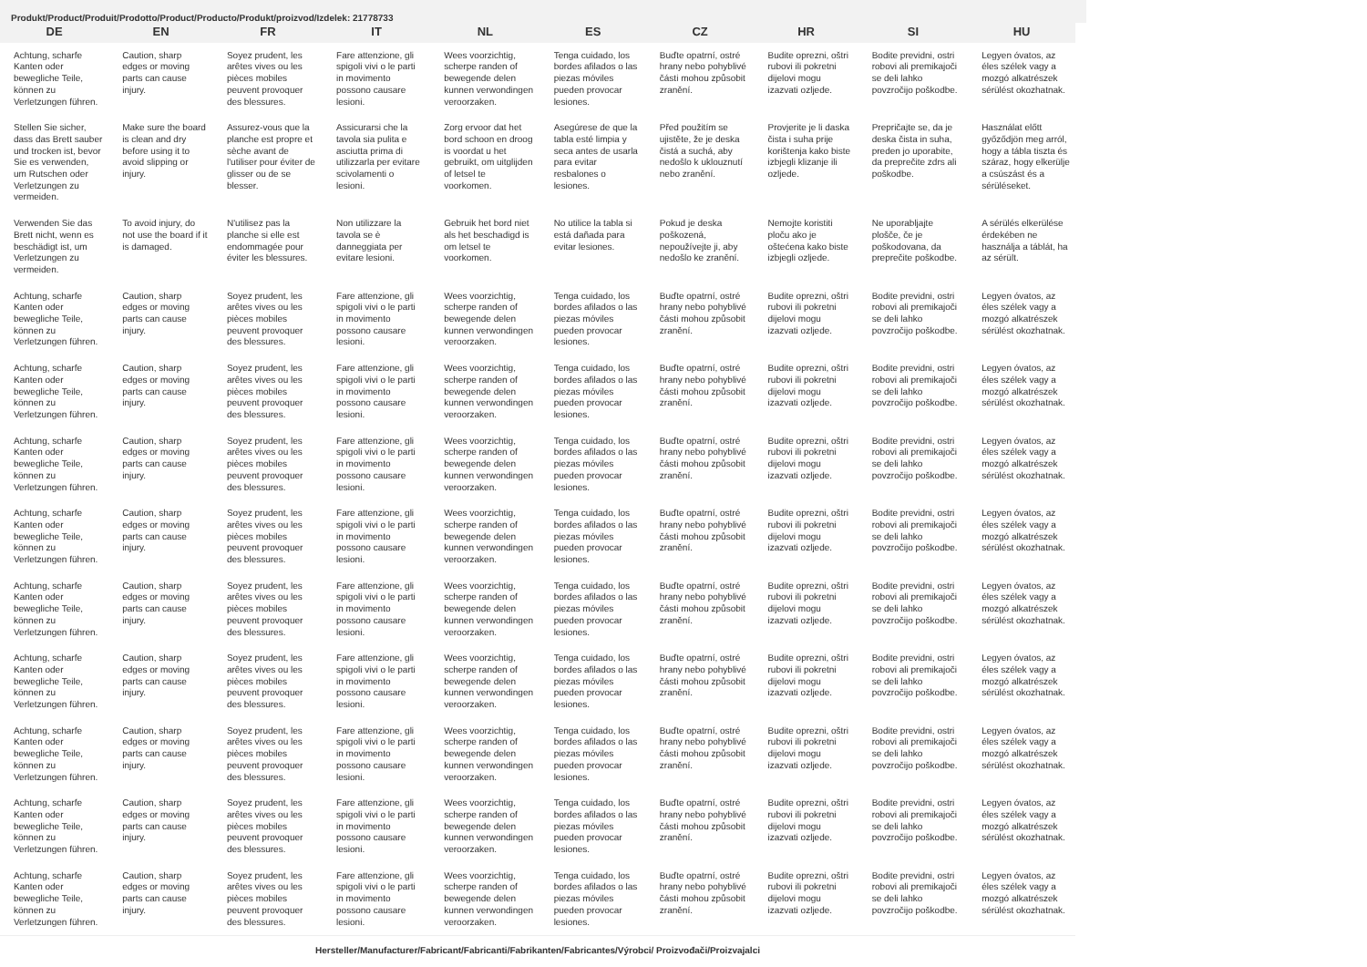Produkt/Product/Produit/Prodotto/Product/Producto/Produkt/proizvod/Izdelek: 21778733
| DE | EN | FR | IT | NL | ES | CZ | HR | SI | HU |
| --- | --- | --- | --- | --- | --- | --- | --- | --- | --- |
| Achtung, scharfe Kanten oder bewegliche Teile, können zu Verletzungen führen. | Caution, sharp edges or moving parts can cause injury. | Soyez prudent, les arêtes vives ou les pièces mobiles peuvent provoquer des blessures. | Fare attenzione, gli spigoli vivi o le parti in movimento possono causare lesioni. | Wees voorzichtig, scherpe randen of bewegende delen kunnen verwondingen veroorzaken. | Tenga cuidado, los bordes afilados o las piezas móviles pueden provocar lesiones. | Buďte opatrní, ostré hrany nebo pohyblivé části mohou způsobit zranění. | Budite oprezni, oštri rubovi ili pokretni dijelovi mogu izazvati ozljede. | Bodite previdni, ostri robovi ali premikajoči se deli lahko povzročijo poškodbe. | Legyen óvatos, az éles szélek vagy a mozgó alkatrészek sérülést okozhatnak. |
| Stellen Sie sicher, dass das Brett sauber und trocken ist, bevor Sie es verwenden, um Rutschen oder Verletzungen zu vermeiden. | Make sure the board is clean and dry before using it to avoid slipping or injury. | Assurez-vous que la planche est propre et sèche avant de l'utiliser pour éviter de glisser ou de se blesser. | Assicurarsi che la tavola sia pulita e asciutta prima di utilizzarla per evitare scivolamenti o lesioni. | Zorg ervoor dat het bord schoon en droog is voordat u het gebruikt, om uitglijden of letsel te voorkomen. | Asegúrese de que la tabla esté limpia y seca antes de usarla para evitar resbalones o lesiones. | Před použitím se ujistěte, že je deska čistá a suchá, aby nedošlo k uklouznutí nebo zranění. | Provjerite je li daska čista i suha prije korištenja kako biste izbjegli klizanje ili ozljede. | Prepričajte se, da je deska čista in suha, preden jo uporabite, da preprečite zdrs ali poškodbe. | Használat előtt győződjön meg arról, hogy a tábla tiszta és száraz, hogy elkerülje a csúszást és a sérüléseket. |
| Verwenden Sie das Brett nicht, wenn es beschädigt ist, um Verletzungen zu vermeiden. | To avoid injury, do not use the board if it is damaged. | N'utilisez pas la planche si elle est endommagée pour éviter les blessures. | Non utilizzare la tavola se è danneggiata per evitare lesioni. | Gebruik het bord niet als het beschadigd is om letsel te voorkomen. | No utilice la tabla si está dañada para evitar lesiones. | Pokud je deska poškozená, nepoužívejte ji, aby nedošlo ke zranění. | Nemojte koristiti ploču ako je oštećena kako biste izbjegli ozljede. | Ne uporabljajte plošče, če je poškodovana, da preprečite poškodbe. | A sérülés elkerülése érdekében ne használja a táblát, ha az sérült. |
| Achtung, scharfe Kanten oder bewegliche Teile, können zu Verletzungen führen. | Caution, sharp edges or moving parts can cause injury. | Soyez prudent, les arêtes vives ou les pièces mobiles peuvent provoquer des blessures. | Fare attenzione, gli spigoli vivi o le parti in movimento possono causare lesioni. | Wees voorzichtig, scherpe randen of bewegende delen kunnen verwondingen veroorzaken. | Tenga cuidado, los bordes afilados o las piezas móviles pueden provocar lesiones. | Buďte opatrní, ostré hrany nebo pohyblivé části mohou způsobit zranění. | Budite oprezni, oštri rubovi ili pokretni dijelovi mogu izazvati ozljede. | Bodite previdni, ostri robovi ali premikajoči se deli lahko povzročijo poškodbe. | Legyen óvatos, az éles szélek vagy a mozgó alkatrészek sérülést okozhatnak. |
| Achtung, scharfe Kanten oder bewegliche Teile, können zu Verletzungen führen. | Caution, sharp edges or moving parts can cause injury. | Soyez prudent, les arêtes vives ou les pièces mobiles peuvent provoquer des blessures. | Fare attenzione, gli spigoli vivi o le parti in movimento possono causare lesioni. | Wees voorzichtig, scherpe randen of bewegende delen kunnen verwondingen veroorzaken. | Tenga cuidado, los bordes afilados o las piezas móviles pueden provocar lesiones. | Buďte opatrní, ostré hrany nebo pohyblivé části mohou způsobit zranění. | Budite oprezni, oštri rubovi ili pokretni dijelovi mogu izazvati ozljede. | Bodite previdni, ostri robovi ali premikajoči se deli lahko povzročijo poškodbe. | Legyen óvatos, az éles szélek vagy a mozgó alkatrészek sérülést okozhatnak. |
| Achtung, scharfe Kanten oder bewegliche Teile, können zu Verletzungen führen. | Caution, sharp edges or moving parts can cause injury. | Soyez prudent, les arêtes vives ou les pièces mobiles peuvent provoquer des blessures. | Fare attenzione, gli spigoli vivi o le parti in movimento possono causare lesioni. | Wees voorzichtig, scherpe randen of bewegende delen kunnen verwondingen veroorzaken. | Tenga cuidado, los bordes afilados o las piezas móviles pueden provocar lesiones. | Buďte opatrní, ostré hrany nebo pohyblivé části mohou způsobit zranění. | Budite oprezni, oštri rubovi ili pokretni dijelovi mogu izazvati ozljede. | Bodite previdni, ostri robovi ali premikajoči se deli lahko povzročijo poškodbe. | Legyen óvatos, az éles szélek vagy a mozgó alkatrészek sérülést okozhatnak. |
| Achtung, scharfe Kanten oder bewegliche Teile, können zu Verletzungen führen. | Caution, sharp edges or moving parts can cause injury. | Soyez prudent, les arêtes vives ou les pièces mobiles peuvent provoquer des blessures. | Fare attenzione, gli spigoli vivi o le parti in movimento possono causare lesioni. | Wees voorzichtig, scherpe randen of bewegende delen kunnen verwondingen veroorzaken. | Tenga cuidado, los bordes afilados o las piezas móviles pueden provocar lesiones. | Buďte opatrní, ostré hrany nebo pohyblivé části mohou způsobit zranění. | Budite oprezni, oštri rubovi ili pokretni dijelovi mogu izazvati ozljede. | Bodite previdni, ostri robovi ali premikajoči se deli lahko povzročijo poškodbe. | Legyen óvatos, az éles szélek vagy a mozgó alkatrészek sérülést okozhatnak. |
| Achtung, scharfe Kanten oder bewegliche Teile, können zu Verletzungen führen. | Caution, sharp edges or moving parts can cause injury. | Soyez prudent, les arêtes vives ou les pièces mobiles peuvent provoquer des blessures. | Fare attenzione, gli spigoli vivi o le parti in movimento possono causare lesioni. | Wees voorzichtig, scherpe randen of bewegende delen kunnen verwondingen veroorzaken. | Tenga cuidado, los bordes afilados o las piezas móviles pueden provocar lesiones. | Buďte opatrní, ostré hrany nebo pohyblivé části mohou způsobit zranění. | Budite oprezni, oštri rubovi ili pokretni dijelovi mogu izazvati ozljede. | Bodite previdni, ostri robovi ali premikajoči se deli lahko povzročijo poškodbe. | Legyen óvatos, az éles szélek vagy a mozgó alkatrészek sérülést okozhatnak. |
| Achtung, scharfe Kanten oder bewegliche Teile, können zu Verletzungen führen. | Caution, sharp edges or moving parts can cause injury. | Soyez prudent, les arêtes vives ou les pièces mobiles peuvent provoquer des blessures. | Fare attenzione, gli spigoli vivi o le parti in movimento possono causare lesioni. | Wees voorzichtig, scherpe randen of bewegende delen kunnen verwondingen veroorzaken. | Tenga cuidado, los bordes afilados o las piezas móviles pueden provocar lesiones. | Buďte opatrní, ostré hrany nebo pohyblivé části mohou způsobit zranění. | Budite oprezni, oštri rubovi ili pokretni dijelovi mogu izazvati ozljede. | Bodite previdni, ostri robovi ali premikajoči se deli lahko povzročijo poškodbe. | Legyen óvatos, az éles szélek vagy a mozgó alkatrészek sérülést okozhatnak. |
| Achtung, scharfe Kanten oder bewegliche Teile, können zu Verletzungen führen. | Caution, sharp edges or moving parts can cause injury. | Soyez prudent, les arêtes vives ou les pièces mobiles peuvent provoquer des blessures. | Fare attenzione, gli spigoli vivi o le parti in movimento possono causare lesioni. | Wees voorzichtig, scherpe randen of bewegende delen kunnen verwondingen veroorzaken. | Tenga cuidado, los bordes afilados o las piezas móviles pueden provocar lesiones. | Buďte opatrní, ostré hrany nebo pohyblivé části mohou způsobit zranění. | Budite oprezni, oštri rubovi ili pokretni dijelovi mogu izazvati ozljede. | Bodite previdni, ostri robovi ali premikajoči se deli lahko povzročijo poškodbe. | Legyen óvatos, az éles szélek vagy a mozgó alkatrészek sérülést okozhatnak. |
| Achtung, scharfe Kanten oder bewegliche Teile, können zu Verletzungen führen. | Caution, sharp edges or moving parts can cause injury. | Soyez prudent, les arêtes vives ou les pièces mobiles peuvent provoquer des blessures. | Fare attenzione, gli spigoli vivi o le parti in movimento possono causare lesioni. | Wees voorzichtig, scherpe randen of bewegende delen kunnen verwondingen veroorzaken. | Tenga cuidado, los bordes afilados o las piezas móviles pueden provocar lesiones. | Buďte opatrní, ostré hrany nebo pohyblivé části mohou způsobit zranění. | Budite oprezni, oštri rubovi ili pokretni dijelovi mogu izazvati ozljede. | Bodite previdni, ostri robovi ali premikajoči se deli lahko povzročijo poškodbe. | Legyen óvatos, az éles szélek vagy a mozgó alkatrészek sérülést okozhatnak. |
| Achtung, scharfe Kanten oder bewegliche Teile, können zu Verletzungen führen. | Caution, sharp edges or moving parts can cause injury. | Soyez prudent, les arêtes vives ou les pièces mobiles peuvent provoquer des blessures. | Fare attenzione, gli spigoli vivi o le parti in movimento possono causare lesioni. | Wees voorzichtig, scherpe randen of bewegende delen kunnen verwondingen veroorzaken. | Tenga cuidado, los bordes afilados o las piezas móviles pueden provocar lesiones. | Buďte opatrní, ostré hrany nebo pohyblivé části mohou způsobit zranění. | Budite oprezni, oštri rubovi ili pokretni dijelovi mogu izazvati ozljede. | Bodite previdni, ostri robovi ali premikajoči se deli lahko povzročijo poškodbe. | Legyen óvatos, az éles szélek vagy a mozgó alkatrészek sérülést okozhatnak. |
Hersteller/Manufacturer/Fabricant/Fabricanti/Fabrikanten/Fabricantes/Výrobci/ Proizvođači/Proizvajalci